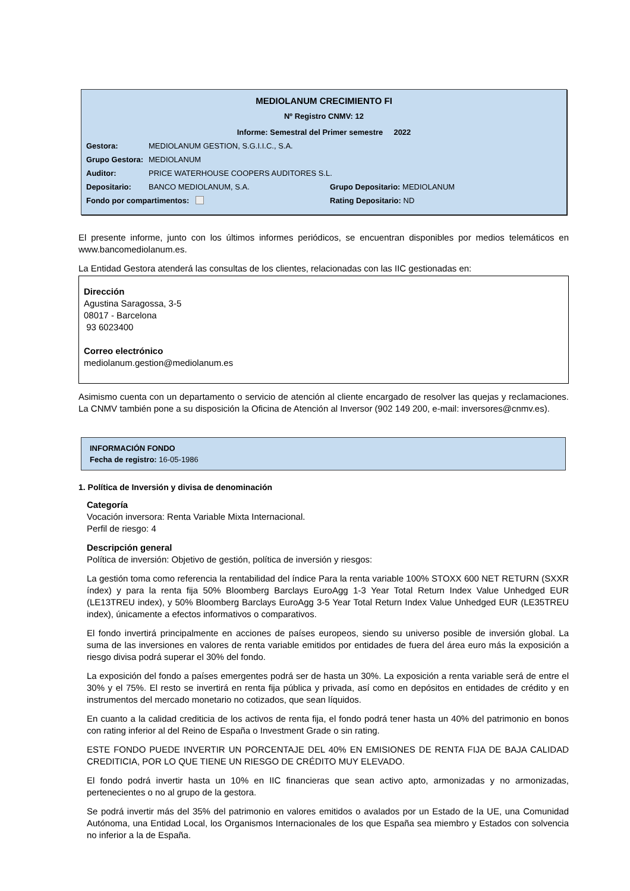MEDIOLANUM CRECIMIENTO FI
Nº Registro CNMV: 12
Informe: Semestral del Primer semestre 2022
Gestora: MEDIOLANUM GESTION, S.G.I.I.C., S.A.
Grupo Gestora: MEDIOLANUM
Auditor: PRICE WATERHOUSE COOPERS AUDITORES S.L.
Depositario: BANCO MEDIOLANUM, S.A. Grupo Depositario: MEDIOLANUM
Fondo por compartimentos: Rating Depositario: ND
El presente informe, junto con los últimos informes periódicos, se encuentran disponibles por medios telemáticos en www.bancomediolanum.es.
La Entidad Gestora atenderá las consultas de los clientes, relacionadas con las IIC gestionadas en:
Dirección
Agustina Saragossa, 3-5
08017 - Barcelona
93 6023400
Correo electrónico
mediolanum.gestion@mediolanum.es
Asimismo cuenta con un departamento o servicio de atención al cliente encargado de resolver las quejas y reclamaciones. La CNMV también pone a su disposición la Oficina de Atención al Inversor (902 149 200, e-mail: inversores@cnmv.es).
INFORMACIÓN FONDO
Fecha de registro: 16-05-1986
1. Política de Inversión y divisa de denominación
Categoría
Vocación inversora: Renta Variable Mixta Internacional.
Perfil de riesgo: 4
Descripción general
Política de inversión: Objetivo de gestión, política de inversión y riesgos:
La gestión toma como referencia la rentabilidad del índice Para la renta variable 100% STOXX 600 NET RETURN (SXXR índex) y para la renta fija 50% Bloomberg Barclays EuroAgg 1-3 Year Total Return Index Value Unhedged EUR (LE13TREU index), y 50% Bloomberg Barclays EuroAgg 3-5 Year Total Return Index Value Unhedged EUR (LE35TREU index), únicamente a efectos informativos o comparativos.
El fondo invertirá principalmente en acciones de países europeos, siendo su universo posible de inversión global. La suma de las inversiones en valores de renta variable emitidos por entidades de fuera del área euro más la exposición a riesgo divisa podrá superar el 30% del fondo.
La exposición del fondo a países emergentes podrá ser de hasta un 30%. La exposición a renta variable será de entre el 30% y el 75%. El resto se invertirá en renta fija pública y privada, así como en depósitos en entidades de crédito y en instrumentos del mercado monetario no cotizados, que sean líquidos.
En cuanto a la calidad crediticia de los activos de renta fija, el fondo podrá tener hasta un 40% del patrimonio en bonos con rating inferior al del Reino de España o Investment Grade o sin rating.
ESTE FONDO PUEDE INVERTIR UN PORCENTAJE DEL 40% EN EMISIONES DE RENTA FIJA DE BAJA CALIDAD CREDITICIA, POR LO QUE TIENE UN RIESGO DE CRÉDITO MUY ELEVADO.
El fondo podrá invertir hasta un 10% en IIC financieras que sean activo apto, armonizadas y no armonizadas, pertenecientes o no al grupo de la gestora.
Se podrá invertir más del 35% del patrimonio en valores emitidos o avalados por un Estado de la UE, una Comunidad Autónoma, una Entidad Local, los Organismos Internacionales de los que España sea miembro y Estados con solvencia no inferior a la de España.